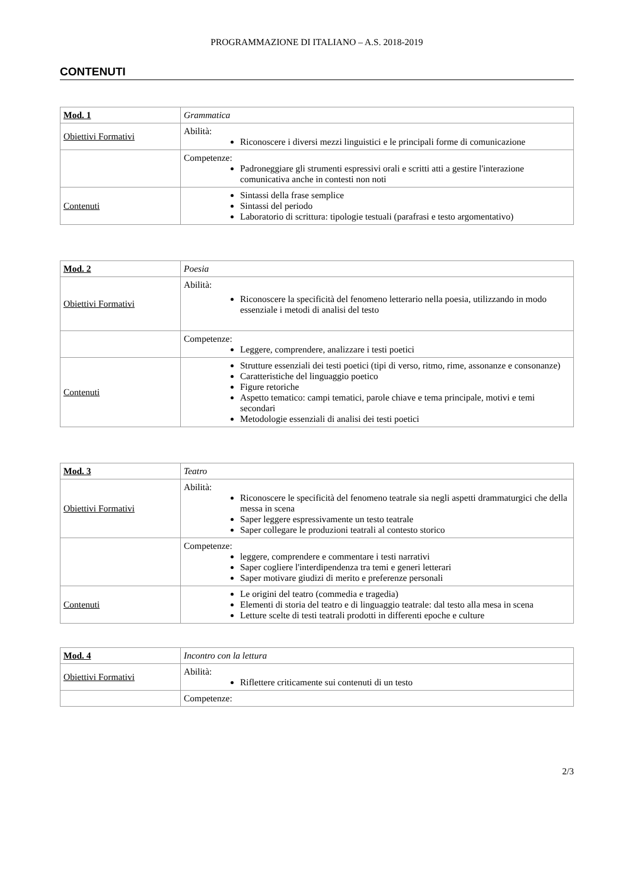PROGRAMMAZIONE DI ITALIANO – A.S. 2018-2019
CONTENUTI
| Mod. 1 | Grammatica |
| Obiettivi Formativi | Abilità: Riconoscere i diversi mezzi linguistici e le principali forme di comunicazione |
| | Competenze: Padroneggiare gli strumenti espressivi orali e scritti atti a gestire l'interazione comunicativa anche in contesti non noti |
| Contenuti | Sintassi della frase semplice Sintassi del periodo Laboratorio di scrittura: tipologie testuali (parafrasi e testo argomentativo) |
| Mod. 2 | Poesia |
| Obiettivi Formativi | Abilità: Riconoscere la specificità del fenomeno letterario nella poesia, utilizzando in modo essenziale i metodi di analisi del testo |
| | Competenze: Leggere, comprendere, analizzare i testi poetici |
| Contenuti | Strutture essenziali dei testi poetici (tipi di verso, ritmo, rime, assonanze e consonanze) Caratteristiche del linguaggio poetico Figure retoriche Aspetto tematico: campi tematici, parole chiave e tema principale, motivi e temi secondari Metodologie essenziali di analisi dei testi poetici |
| Mod. 3 | Teatro |
| Obiettivi Formativi | Abilità: Riconoscere le specificità del fenomeno teatrale sia negli aspetti drammaturgici che della messa in scena Saper leggere espressivamente un testo teatrale Saper collegare le produzioni teatrali al contesto storico |
| | Competenze: leggere, comprendere e commentare i testi narrativi Saper cogliere l'interdipendenza tra temi e generi letterari Saper motivare giudizi di merito e preferenze personali |
| Contenuti | Le origini del teatro (commedia e tragedia) Elementi di storia del teatro e di linguaggio teatrale: dal testo alla mesa in scena Letture scelte di testi teatrali prodotti in differenti epoche e culture |
| Mod. 4 | Incontro con la lettura |
| Obiettivi Formativi | Abilità: Riflettere criticamente sui contenuti di un testo |
| | Competenze: |
2/3